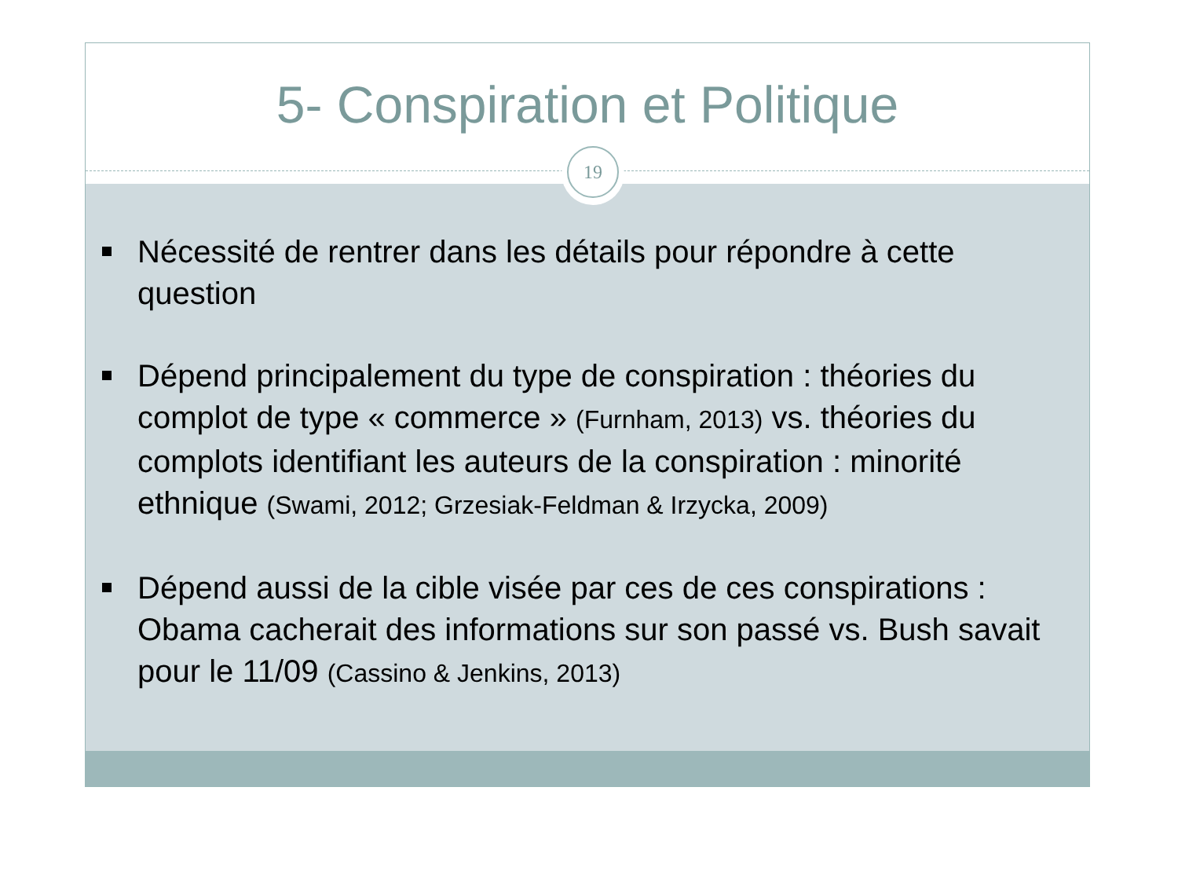5- Conspiration et Politique
Nécessité de rentrer dans les détails pour répondre à cette question
Dépend principalement du type de conspiration : théories du complot de type « commerce » (Furnham, 2013) vs. théories du complots identifiant les auteurs de la conspiration : minorité ethnique (Swami, 2012; Grzesiak-Feldman & Irzycka, 2009)
Dépend aussi de la cible visée par ces de ces conspirations : Obama cacherait des informations sur son passé vs. Bush savait pour le 11/09 (Cassino & Jenkins, 2013)
19